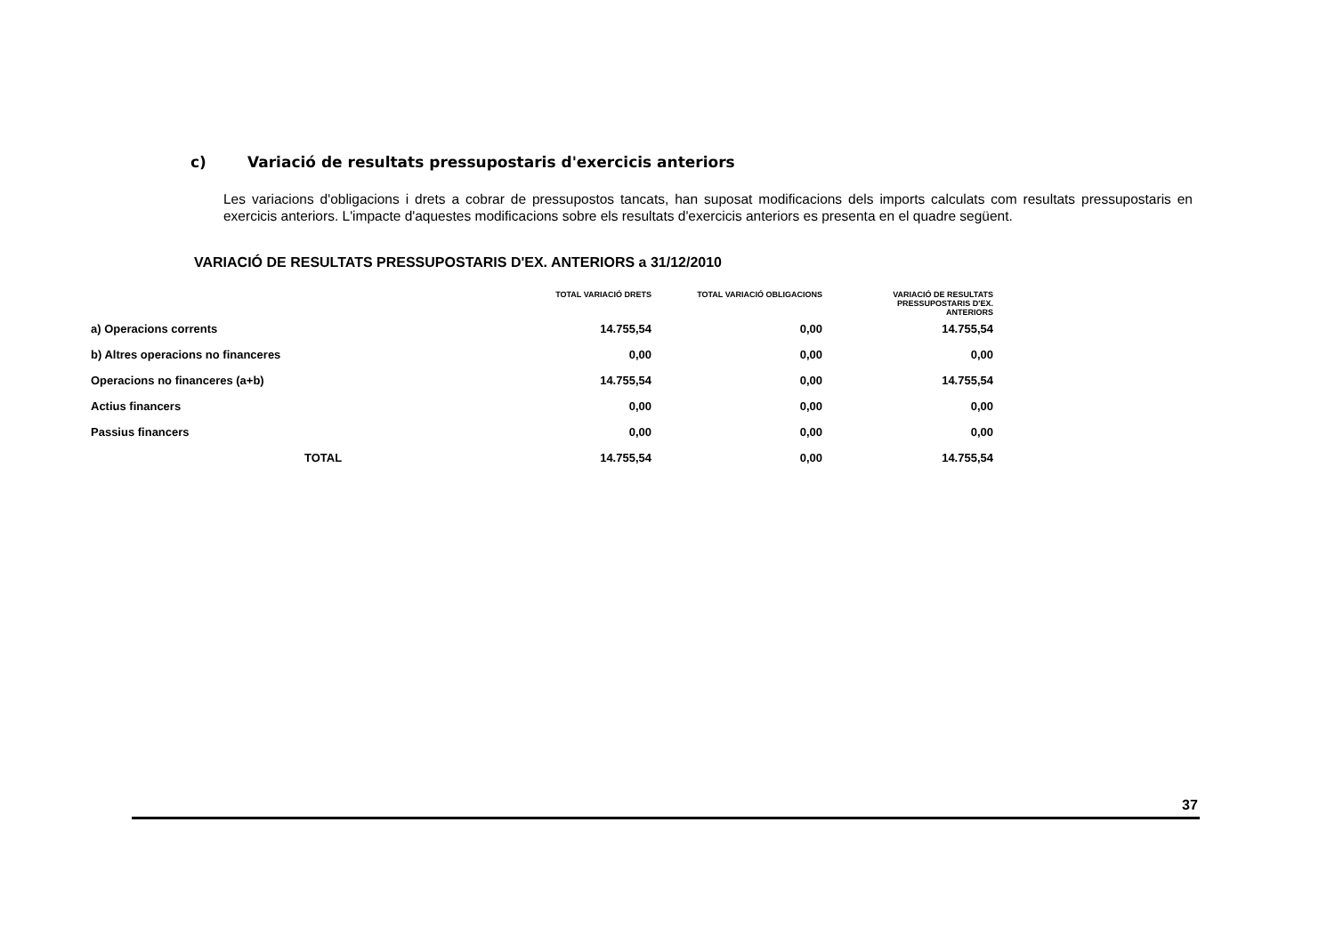c) Variació de resultats pressupostaris d'exercicis anteriors
Les variacions d'obligacions i drets a cobrar de pressupostos tancats, han suposat modificacions dels imports calculats com resultats pressupostaris en exercicis anteriors. L'impacte d'aquestes modificacions sobre els resultats d'exercicis anteriors es presenta en el quadre següent.
VARIACIÓ DE RESULTATS PRESSUPOSTARIS D'EX. ANTERIORS a 31/12/2010
| | TOTAL VARIACIÓ DRETS | TOTAL VARIACIÓ OBLIGACIONS | VARIACIÓ DE RESULTATS PRESSUPOSTARIS D'EX. ANTERIORS |
| --- | --- | --- | --- |
| a) Operacions corrents | 14.755,54 | 0,00 | 14.755,54 |
| b) Altres operacions no financeres | 0,00 | 0,00 | 0,00 |
| Operacions no financeres (a+b) | 14.755,54 | 0,00 | 14.755,54 |
| Actius financers | 0,00 | 0,00 | 0,00 |
| Passius financers | 0,00 | 0,00 | 0,00 |
| TOTAL | 14.755,54 | 0,00 | 14.755,54 |
37